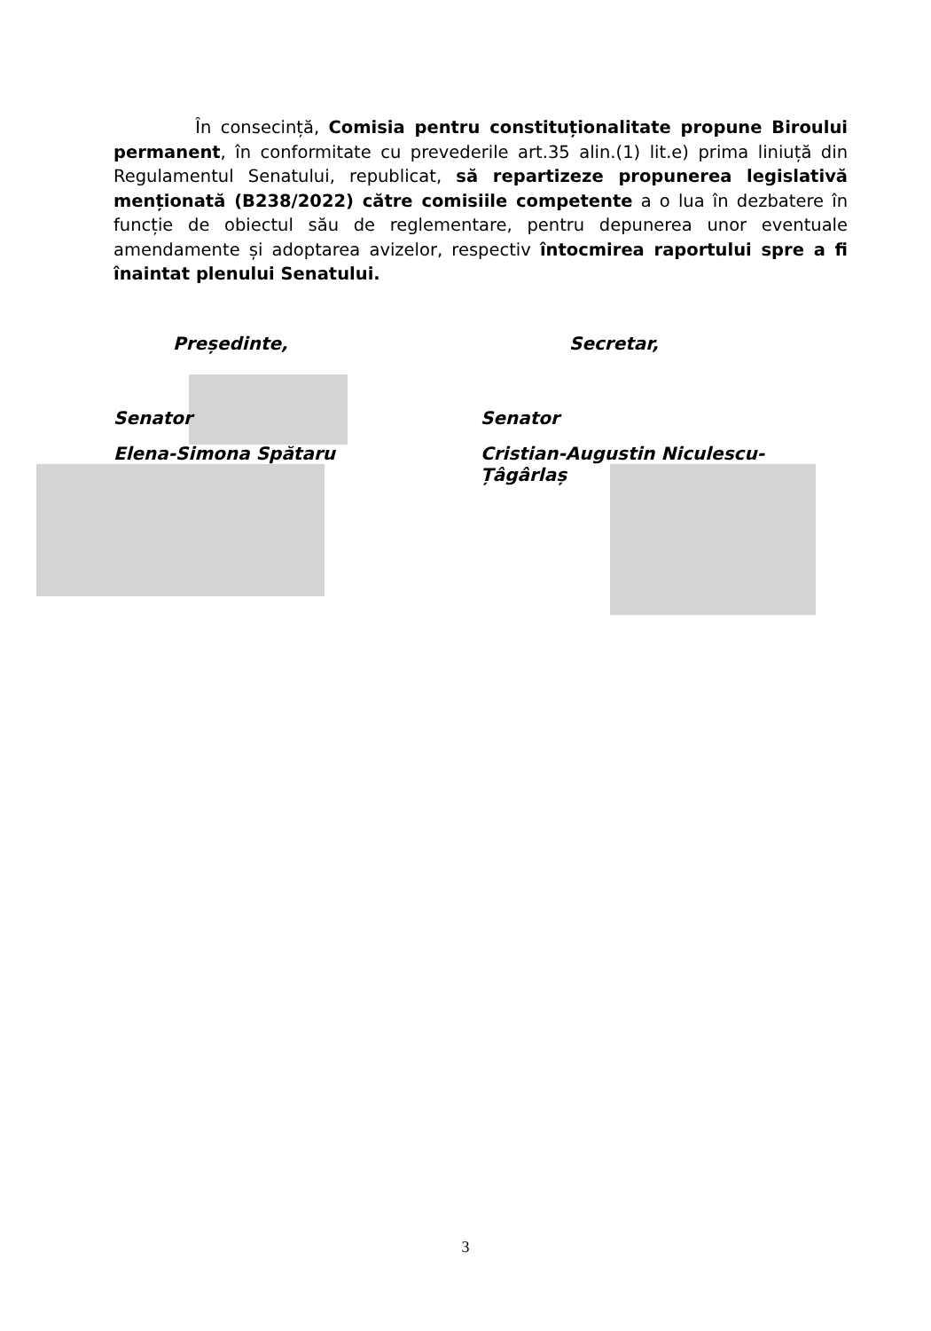În consecință, Comisia pentru constituționalitate propune Biroului permanent, în conformitate cu prevederile art.35 alin.(1) lit.e) prima liniuță din Regulamentul Senatului, republicat, să repartizeze propunerea legislativă menționată (B238/2022) către comisiile competente a o lua în dezbatere în funcție de obiectul său de reglementare, pentru depunerea unor eventuale amendamente și adoptarea avizelor, respectiv întocmirea raportului spre a fi înaintat plenului Senatului.
Președinte, Secretar,
Senator Senator
Elena-Simona Spătaru Cristian-Augustin Niculescu-Țâgârlaș
3